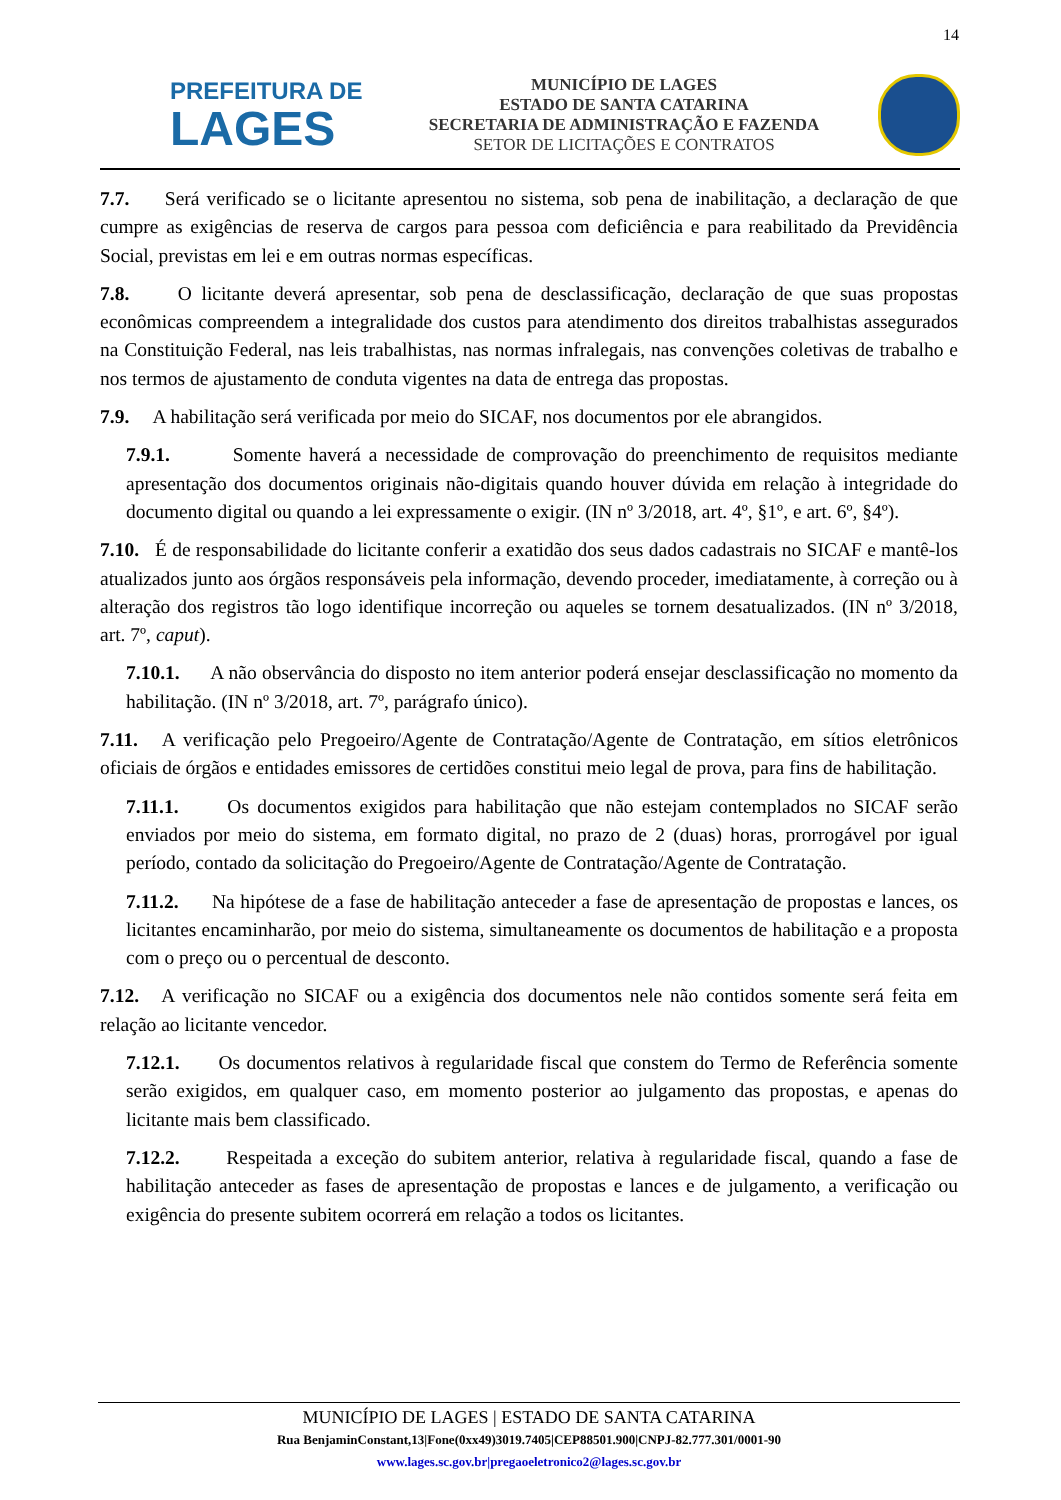14
PREFEITURA DE
LAGES
MUNICÍPIO DE LAGES
ESTADO DE SANTA CATARINA
SECRETARIA DE ADMINISTRAÇÃO E FAZENDA
SETOR DE LICITAÇÕES E CONTRATOS
7.7. Será verificado se o licitante apresentou no sistema, sob pena de inabilitação, a declaração de que cumpre as exigências de reserva de cargos para pessoa com deficiência e para reabilitado da Previdência Social, previstas em lei e em outras normas específicas.
7.8. O licitante deverá apresentar, sob pena de desclassificação, declaração de que suas propostas econômicas compreendem a integralidade dos custos para atendimento dos direitos trabalhistas assegurados na Constituição Federal, nas leis trabalhistas, nas normas infralegais, nas convenções coletivas de trabalho e nos termos de ajustamento de conduta vigentes na data de entrega das propostas.
7.9. A habilitação será verificada por meio do SICAF, nos documentos por ele abrangidos.
7.9.1. Somente haverá a necessidade de comprovação do preenchimento de requisitos mediante apresentação dos documentos originais não-digitais quando houver dúvida em relação à integridade do documento digital ou quando a lei expressamente o exigir. (IN nº 3/2018, art. 4º, §1º, e art. 6º, §4º).
7.10. É de responsabilidade do licitante conferir a exatidão dos seus dados cadastrais no SICAF e mantê-los atualizados junto aos órgãos responsáveis pela informação, devendo proceder, imediatamente, à correção ou à alteração dos registros tão logo identifique incorreção ou aqueles se tornem desatualizados. (IN nº 3/2018, art. 7º, caput).
7.10.1. A não observância do disposto no item anterior poderá ensejar desclassificação no momento da habilitação. (IN nº 3/2018, art. 7º, parágrafo único).
7.11. A verificação pelo Pregoeiro/Agente de Contratação/Agente de Contratação, em sítios eletrônicos oficiais de órgãos e entidades emissores de certidões constitui meio legal de prova, para fins de habilitação.
7.11.1. Os documentos exigidos para habilitação que não estejam contemplados no SICAF serão enviados por meio do sistema, em formato digital, no prazo de 2 (duas) horas, prorrogável por igual período, contado da solicitação do Pregoeiro/Agente de Contratação/Agente de Contratação.
7.11.2. Na hipótese de a fase de habilitação anteceder a fase de apresentação de propostas e lances, os licitantes encaminharão, por meio do sistema, simultaneamente os documentos de habilitação e a proposta com o preço ou o percentual de desconto.
7.12. A verificação no SICAF ou a exigência dos documentos nele não contidos somente será feita em relação ao licitante vencedor.
7.12.1. Os documentos relativos à regularidade fiscal que constem do Termo de Referência somente serão exigidos, em qualquer caso, em momento posterior ao julgamento das propostas, e apenas do licitante mais bem classificado.
7.12.2. Respeitada a exceção do subitem anterior, relativa à regularidade fiscal, quando a fase de habilitação anteceder as fases de apresentação de propostas e lances e de julgamento, a verificação ou exigência do presente subitem ocorrerá em relação a todos os licitantes.
MUNICÍPIO DE LAGES | ESTADO DE SANTA CATARINA
Rua BenjaminConstant,13|Fone(0xx49)3019.7405|CEP88501.900|CNPJ-82.777.301/0001-90
www.lages.sc.gov.br|pregaoeletronico2@lages.sc.gov.br